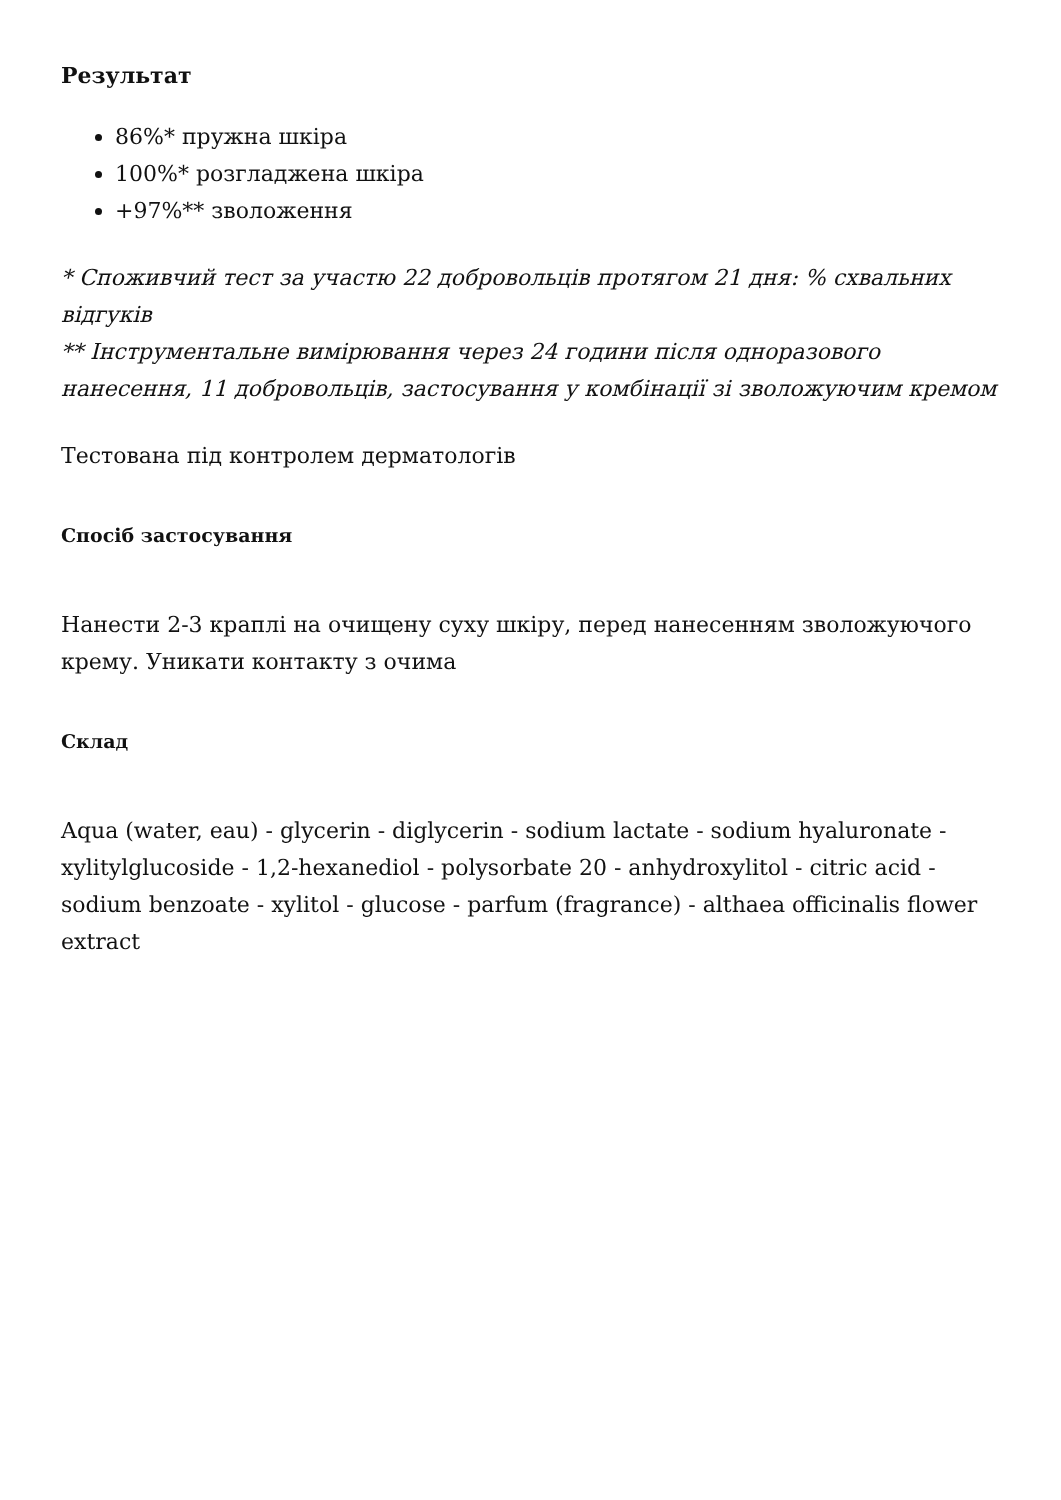Результат
86%* пружна шкіра
100%* розгладжена шкіра
+97%** зволоження
* Споживчий тест за участю 22 добровольців протягом 21 дня: % схвальних відгуків
** Інструментальне вимірювання через 24 години після одноразового нанесення, 11 добровольців, застосування у комбінації зі зволожуючим кремом
Тестована під контролем дерматологів
Спосіб застосування
Нанести 2-3 краплі на очищену суху шкіру, перед нанесенням зволожуючого крему. Уникати контакту з очима
Склад
Aqua (water, eau) - glycerin - diglycerin - sodium lactate - sodium hyaluronate - xylitylglucoside - 1,2-hexanediol - polysorbate 20 - anhydroxylitol - citric acid - sodium benzoate - xylitol - glucose - parfum (fragrance) - althaea officinalis flower extract